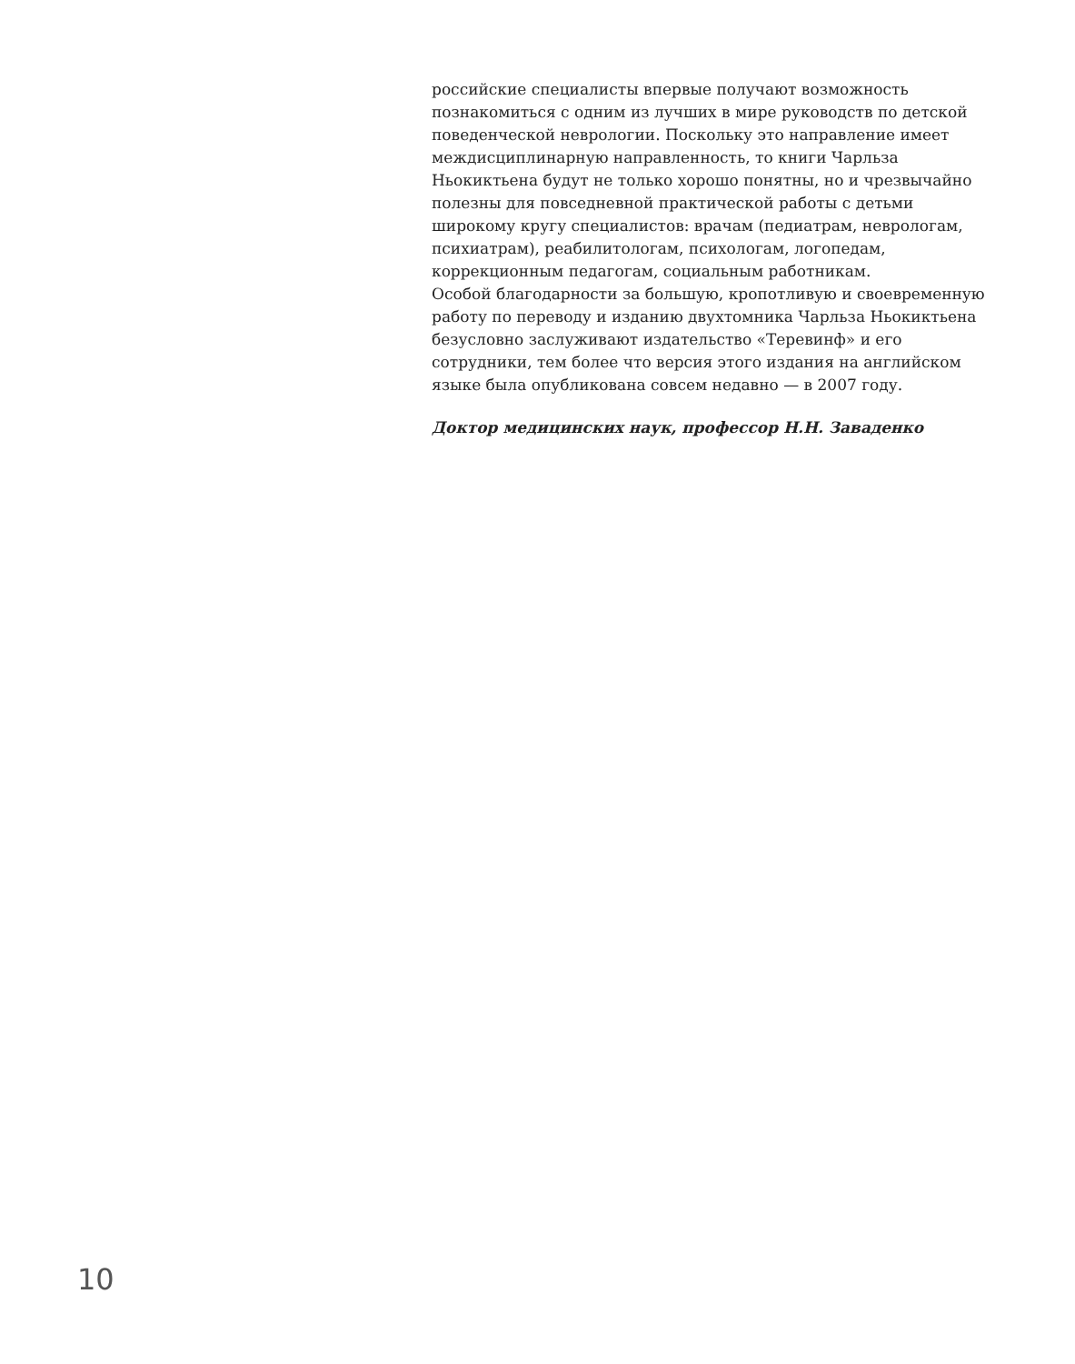российские специалисты впервые получают возможность познакомиться с одним из лучших в мире руководств по детской поведенческой неврологии. Поскольку это направление имеет междисциплинарную направленность, то книги Чарльза Ньокиктьена будут не только хорошо понятны, но и чрезвычайно полезны для повседневной практической работы с детьми широкому кругу специалистов: врачам (педиатрам, неврологам, психиатрам), реабилитологам, психологам, логопедам, коррекционным педагогам, социальным работникам.
Особой благодарности за большую, кропотливую и своевременную работу по переводу и изданию двухтомника Чарльза Ньокиктьена безусловно заслуживают издательство «Теревинф» и его сотрудники, тем более что версия этого издания на английском языке была опубликована совсем недавно — в 2007 году.
Доктор медицинских наук, профессор Н.Н. Заваденко
10